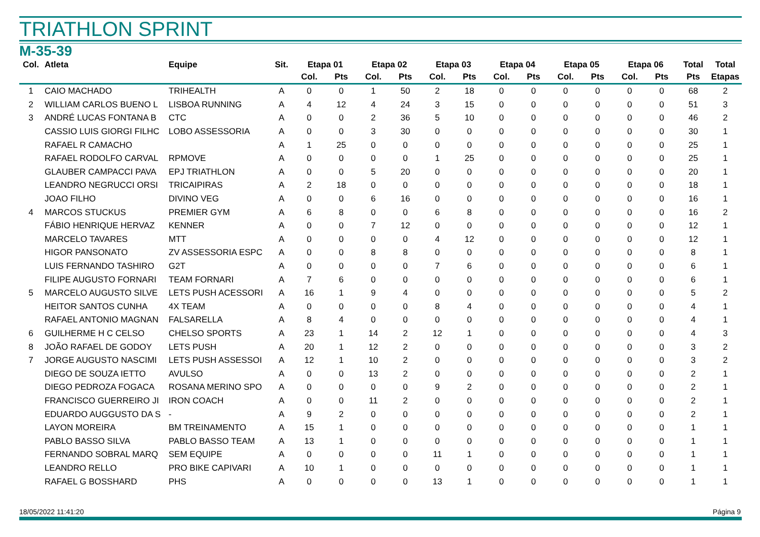TRIATHLON SPRINT
M-35-39
| Col. | Atleta | Equipe | Sit. | Etapa 01 | | Etapa 02 | | Etapa 03 | | Etapa 04 | | Etapa 05 | | Etapa 06 | | Total | Total |
| --- | --- | --- | --- | --- | --- | --- | --- | --- | --- | --- | --- | --- | --- | --- | --- | --- | --- |
| | | | | Col. | Pts | Col. | Pts | Col. | Pts | Col. | Pts | Col. | Pts | Col. | Pts | Pts | Etapas |
| 1 | CAIO MACHADO | TRIHEALTH | A | 0 | 0 | 1 | 50 | 2 | 18 | 0 | 0 | 0 | 0 | 0 | 0 | 68 | 2 |
| 2 | WILLIAM CARLOS BUENO L | LISBOA RUNNING | A | 4 | 12 | 4 | 24 | 3 | 15 | 0 | 0 | 0 | 0 | 0 | 0 | 51 | 3 |
| 3 | ANDRÉ LUCAS FONTANA B | CTC | A | 0 | 0 | 2 | 36 | 5 | 10 | 0 | 0 | 0 | 0 | 0 | 0 | 46 | 2 |
| | CASSIO LUIS GIORGI FILHC | LOBO ASSESSORIA | A | 0 | 0 | 3 | 30 | 0 | 0 | 0 | 0 | 0 | 0 | 0 | 0 | 30 | 1 |
| | RAFAEL R CAMACHO | | A | 1 | 25 | 0 | 0 | 0 | 0 | 0 | 0 | 0 | 0 | 0 | 0 | 25 | 1 |
| | RAFAEL RODOLFO CARVAL | RPMOVE | A | 0 | 0 | 0 | 0 | 1 | 25 | 0 | 0 | 0 | 0 | 0 | 0 | 25 | 1 |
| | GLAUBER CAMPACCI PAVA | EPJ TRIATHLON | A | 0 | 0 | 5 | 20 | 0 | 0 | 0 | 0 | 0 | 0 | 0 | 0 | 20 | 1 |
| | LEANDRO NEGRUCCI ORSI | TRICAIPIRAS | A | 2 | 18 | 0 | 0 | 0 | 0 | 0 | 0 | 0 | 0 | 0 | 0 | 18 | 1 |
| | JOAO FILHO | DIVINO VEG | A | 0 | 0 | 6 | 16 | 0 | 0 | 0 | 0 | 0 | 0 | 0 | 0 | 16 | 1 |
| 4 | MARCOS STUCKUS | PREMIER GYM | A | 6 | 8 | 0 | 0 | 6 | 8 | 0 | 0 | 0 | 0 | 0 | 0 | 16 | 2 |
| | FÁBIO HENRIQUE HERVAZ | KENNER | A | 0 | 0 | 7 | 12 | 0 | 0 | 0 | 0 | 0 | 0 | 0 | 0 | 12 | 1 |
| | MARCELO TAVARES | MTT | A | 0 | 0 | 0 | 0 | 4 | 12 | 0 | 0 | 0 | 0 | 0 | 0 | 12 | 1 |
| | HIGOR PANSONATO | ZV ASSESSORIA ESPC | A | 0 | 0 | 8 | 8 | 0 | 0 | 0 | 0 | 0 | 0 | 0 | 0 | 8 | 1 |
| | LUIS FERNANDO TASHIRO | G2T | A | 0 | 0 | 0 | 0 | 7 | 6 | 0 | 0 | 0 | 0 | 0 | 0 | 6 | 1 |
| | FILIPE AUGUSTO FORNARI | TEAM FORNARI | A | 7 | 6 | 0 | 0 | 0 | 0 | 0 | 0 | 0 | 0 | 0 | 0 | 6 | 1 |
| 5 | MARCELO AUGUSTO SILVE | LETS PUSH ACESSORI | A | 16 | 1 | 9 | 4 | 0 | 0 | 0 | 0 | 0 | 0 | 0 | 0 | 5 | 2 |
| | HEITOR SANTOS CUNHA | 4X TEAM | A | 0 | 0 | 0 | 0 | 8 | 4 | 0 | 0 | 0 | 0 | 0 | 0 | 4 | 1 |
| | RAFAEL ANTONIO MAGNAN | FALSARELLA | A | 8 | 4 | 0 | 0 | 0 | 0 | 0 | 0 | 0 | 0 | 0 | 0 | 4 | 1 |
| 6 | GUILHERME H C CELSO | CHELSO SPORTS | A | 23 | 1 | 14 | 2 | 12 | 1 | 0 | 0 | 0 | 0 | 0 | 0 | 4 | 3 |
| 8 | JOÃO RAFAEL DE GODOY | LETS PUSH | A | 20 | 1 | 12 | 2 | 0 | 0 | 0 | 0 | 0 | 0 | 0 | 0 | 3 | 2 |
| 7 | JORGE AUGUSTO NASCIMI | LETS PUSH ASSESSOI | A | 12 | 1 | 10 | 2 | 0 | 0 | 0 | 0 | 0 | 0 | 0 | 0 | 3 | 2 |
| | DIEGO DE SOUZA IETTO | AVULSO | A | 0 | 0 | 13 | 2 | 0 | 0 | 0 | 0 | 0 | 0 | 0 | 0 | 2 | 1 |
| | DIEGO PEDROZA FOGACA | ROSANA MERINO SPO | A | 0 | 0 | 0 | 0 | 9 | 2 | 0 | 0 | 0 | 0 | 0 | 0 | 2 | 1 |
| | FRANCISCO GUERREIRO JI | IRON COACH | A | 0 | 0 | 11 | 2 | 0 | 0 | 0 | 0 | 0 | 0 | 0 | 0 | 2 | 1 |
| | EDUARDO AUGGUSTO DA S | - | A | 9 | 2 | 0 | 0 | 0 | 0 | 0 | 0 | 0 | 0 | 0 | 0 | 2 | 1 |
| | LAYON MOREIRA | BM TREINAMENTO | A | 15 | 1 | 0 | 0 | 0 | 0 | 0 | 0 | 0 | 0 | 0 | 0 | 1 | 1 |
| | PABLO BASSO SILVA | PABLO BASSO TEAM | A | 13 | 1 | 0 | 0 | 0 | 0 | 0 | 0 | 0 | 0 | 0 | 0 | 1 | 1 |
| | FERNANDO SOBRAL MARQ | SEM EQUIPE | A | 0 | 0 | 0 | 0 | 11 | 1 | 0 | 0 | 0 | 0 | 0 | 0 | 1 | 1 |
| | LEANDRO RELLO | PRO BIKE CAPIVARI | A | 10 | 1 | 0 | 0 | 0 | 0 | 0 | 0 | 0 | 0 | 0 | 0 | 1 | 1 |
| | RAFAEL G BOSSHARD | PHS | A | 0 | 0 | 0 | 0 | 13 | 1 | 0 | 0 | 0 | 0 | 0 | 0 | 1 | 1 |
18/05/2022 11:41:20 Página 9